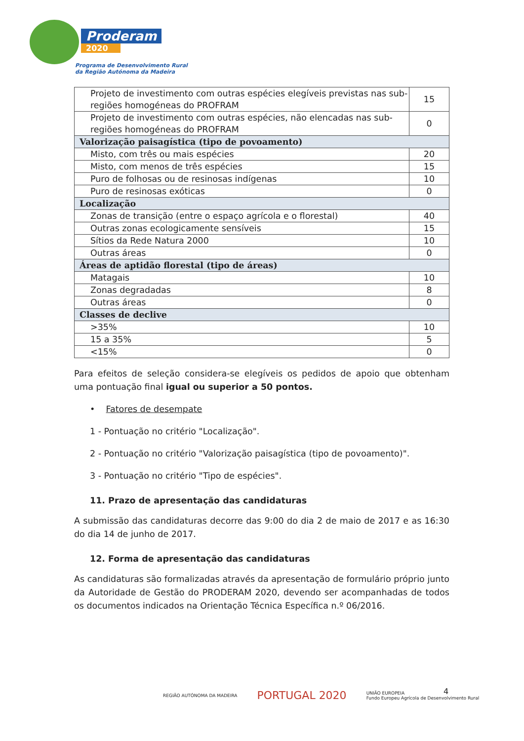Proderam
2020
Programa de Desenvolvimento Rural
da Região Autónoma da Madeira
| Projeto de investimento com outras espécies elegíveis previstas nas sub-regiões homogéneas do PROFRAM | 15 |
| Projeto de investimento com outras espécies, não elencadas nas sub-regiões homogéneas do PROFRAM | 0 |
| Valorização paisagística (tipo de povoamento) | |
| Misto, com três ou mais espécies | 20 |
| Misto, com menos de três espécies | 15 |
| Puro de folhosas ou de resinosas indígenas | 10 |
| Puro de resinosas exóticas | 0 |
| Localização | |
| Zonas de transição (entre o espaço agrícola e o florestal) | 40 |
| Outras zonas ecologicamente sensíveis | 15 |
| Sítios da Rede Natura 2000 | 10 |
| Outras áreas | 0 |
| Áreas de aptidão florestal (tipo de áreas) | |
| Matagais | 10 |
| Zonas degradadas | 8 |
| Outras áreas | 0 |
| Classes de declive | |
| >35% | 10 |
| 15 a 35% | 5 |
| <15% | 0 |
Para efeitos de seleção considera-se elegíveis os pedidos de apoio que obtenham uma pontuação final igual ou superior a 50 pontos.
• Fatores de desempate
1 - Pontuação no critério "Localização".
2 - Pontuação no critério "Valorização paisagística (tipo de povoamento)".
3 - Pontuação no critério "Tipo de espécies".
11. Prazo de apresentação das candidaturas
A submissão das candidaturas decorre das 9:00 do dia 2 de maio de 2017 e as 16:30 do dia 14 de junho de 2017.
12. Forma de apresentação das candidaturas
As candidaturas são formalizadas através da apresentação de formulário próprio junto da Autoridade de Gestão do PRODERAM 2020, devendo ser acompanhadas de todos os documentos indicados na Orientação Técnica Específica n.º 06/2016.
4
REGIÃO AUTÓNOMA DA MADEIRA
PORTUGAL 2020
UNIÃO EUROPEIA
Fundo Europeu Agrícola de Desenvolvimento Rural